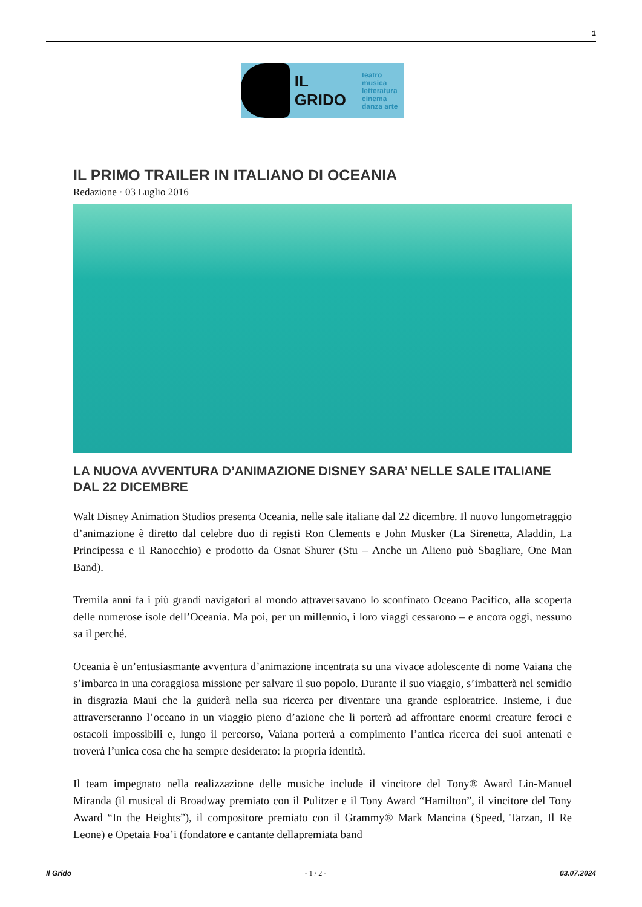1
IL GRIDO
teatro musica
letteratura
cinema
danza arte
IL PRIMO TRAILER IN ITALIANO DI OCEANIA
Redazione · 03 Luglio 2016
LA NUOVA AVVENTURA D’ANIMAZIONE DISNEY SARA’ NELLE SALE ITALIANE DAL 22 DICEMBRE
Walt Disney Animation Studios presenta Oceania, nelle sale italiane dal 22 dicembre. Il nuovo lungometraggio d’animazione è diretto dal celebre duo di registi Ron Clements e John Musker (La Sirenetta, Aladdin, La Principessa e il Ranocchio) e prodotto da Osnat Shurer (Stu – Anche un Alieno può Sbagliare, One Man Band).
Tremila anni fa i più grandi navigatori al mondo attraversavano lo sconfinato Oceano Pacifico, alla scoperta delle numerose isole dell’Oceania. Ma poi, per un millennio, i loro viaggi cessarono – e ancora oggi, nessuno sa il perché.
Oceania è un’entusiasmante avventura d’animazione incentrata su una vivace adolescente di nome Vaiana che s’imbarca in una coraggiosa missione per salvare il suo popolo. Durante il suo viaggio, s’imbatterà nel semidio in disgrazia Maui che la guiderà nella sua ricerca per diventare una grande esploratrice. Insieme, i due attraverseranno l’oceano in un viaggio pieno d’azione che li porterà ad affrontare enormi creature feroci e ostacoli impossibili e, lungo il percorso, Vaiana porterà a compimento l’antica ricerca dei suoi antenati e troverà l’unica cosa che ha sempre desiderato: la propria identità.
Il team impegnato nella realizzazione delle musiche include il vincitore del Tony® Award Lin-Manuel Miranda (il musical di Broadway premiato con il Pulitzer e il Tony Award “Hamilton”, il vincitore del Tony Award “In the Heights”), il compositore premiato con il Grammy® Mark Mancina (Speed, Tarzan, Il Re Leone) e Opetaia Foa’i (fondatore e cantante dellapremiata band
Il Grido - 1 / 2 - 03.07.2024